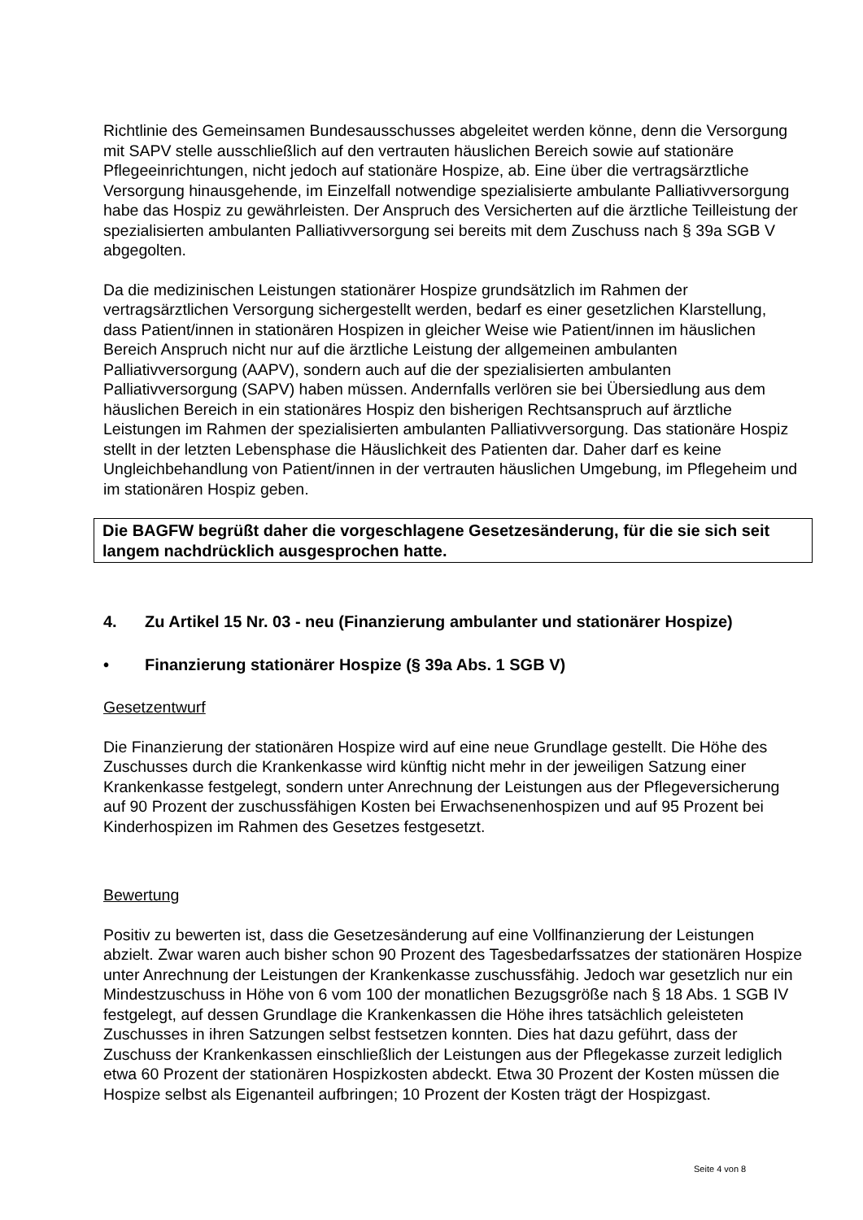Richtlinie des Gemeinsamen Bundesausschusses abgeleitet werden könne, denn die Versorgung mit SAPV stelle ausschließlich auf den vertrauten häuslichen Bereich sowie auf stationäre Pflegeeinrichtungen, nicht jedoch auf stationäre Hospize, ab. Eine über die vertragsärztliche Versorgung hinausgehende, im Einzelfall notwendige spezialisierte ambulante Palliativversorgung habe das Hospiz zu gewährleisten. Der Anspruch des Versicherten auf die ärztliche Teilleistung der spezialisierten ambulanten Palliativversorgung sei bereits mit dem Zuschuss nach § 39a SGB V abgegolten.
Da die medizinischen Leistungen stationärer Hospize grundsätzlich im Rahmen der vertragsärztlichen Versorgung sichergestellt werden, bedarf es einer gesetzlichen Klarstellung, dass Patient/innen in stationären Hospizen in gleicher Weise wie Patient/innen im häuslichen Bereich Anspruch nicht nur auf die ärztliche Leistung der allgemeinen ambulanten Palliativversorgung (AAPV), sondern auch auf die der spezialisierten ambulanten Palliativversorgung (SAPV) haben müssen. Andernfalls verlören sie bei Übersiedlung aus dem häuslichen Bereich in ein stationäres Hospiz den bisherigen Rechtsanspruch auf ärztliche Leistungen im Rahmen der spezialisierten ambulanten Palliativversorgung. Das stationäre Hospiz stellt in der letzten Lebensphase die Häuslichkeit des Patienten dar. Daher darf es keine Ungleichbehandlung von Patient/innen in der vertrauten häuslichen Umgebung, im Pflegeheim und im stationären Hospiz geben.
Die BAGFW begrüßt daher die vorgeschlagene Gesetzesänderung, für die sie sich seit langem nachdrücklich ausgesprochen hatte.
4. Zu Artikel 15 Nr. 03 - neu (Finanzierung ambulanter und stationärer Hospize)
• Finanzierung stationärer Hospize (§ 39a Abs. 1 SGB V)
Gesetzentwurf
Die Finanzierung der stationären Hospize wird auf eine neue Grundlage gestellt. Die Höhe des Zuschusses durch die Krankenkasse wird künftig nicht mehr in der jeweiligen Satzung einer Krankenkasse festgelegt, sondern unter Anrechnung der Leistungen aus der Pflegeversicherung auf 90 Prozent der zuschussfähigen Kosten bei Erwachsenenhospizen und auf 95 Prozent bei Kinderhospizen im Rahmen des Gesetzes festgesetzt.
Bewertung
Positiv zu bewerten ist, dass die Gesetzesänderung auf eine Vollfinanzierung der Leistungen abzielt. Zwar waren auch bisher schon 90 Prozent des Tagesbedarfssatzes der stationären Hospize unter Anrechnung der Leistungen der Krankenkasse zuschussfähig. Jedoch war gesetzlich nur ein Mindestzuschuss in Höhe von 6 vom 100 der monatlichen Bezugsgröße nach § 18 Abs. 1 SGB IV festgelegt, auf dessen Grundlage die Krankenkassen die Höhe ihres tatsächlich geleisteten Zuschusses in ihren Satzungen selbst festsetzen konnten. Dies hat dazu geführt, dass der Zuschuss der Krankenkassen einschließlich der Leistungen aus der Pflegekasse zurzeit lediglich etwa 60 Prozent der stationären Hospizkosten abdeckt. Etwa 30 Prozent der Kosten müssen die Hospize selbst als Eigenanteil aufbringen; 10 Prozent der Kosten trägt der Hospizgast.
Seite 4 von 8